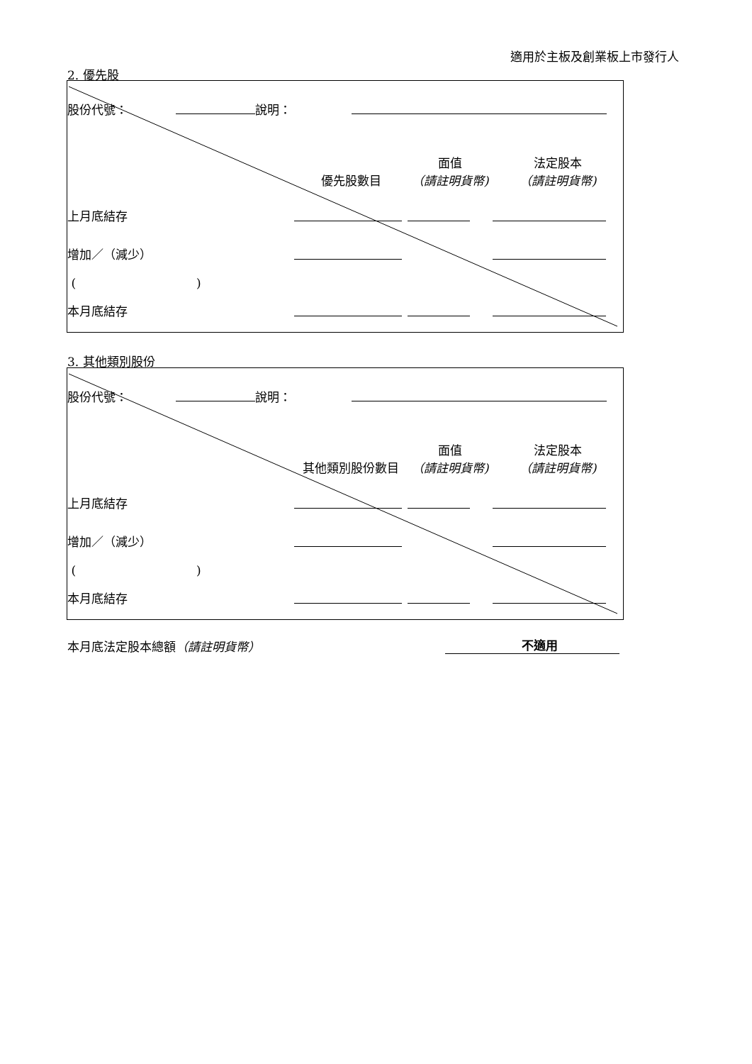適用於主板及創業板上市發行人
2. 優先股
| 股份代號： 說明： | | | |
| | 優先股數目 | 面值 （請註明貨幣) | 法定股本 （請註明貨幣) |
| 上月底結存 | | | |
| 增加／（減少） | | | |
| ( ) | | | |
| 本月底結存 | | | |
3. 其他類別股份
| 股份代號： 說明： | | | |
| | 其他類別股份數目 | 面值 （請註明貨幣) | 法定股本 （請註明貨幣) |
| 上月底結存 | | | |
| 增加／（減少） | | | |
| ( ) | | | |
| 本月底結存 | | | |
本月底法定股本總額（請註明貨幣） 不適用